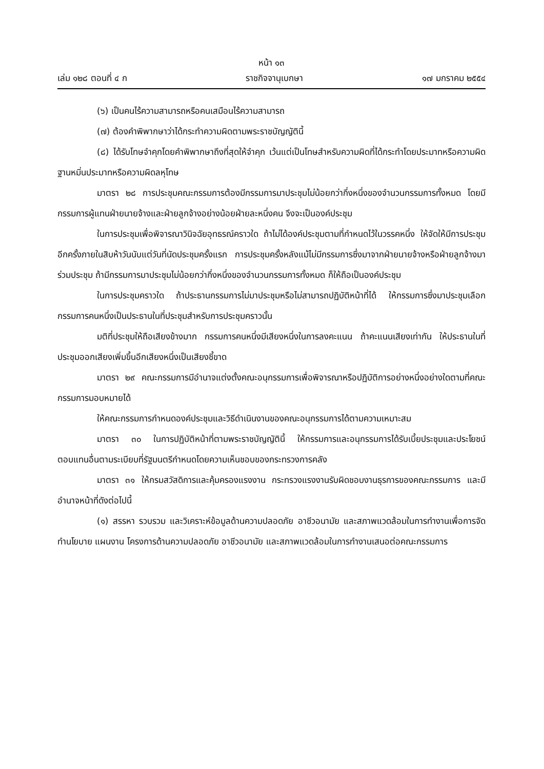หน้า ๑๓
เล่ม ๑๒๘ ตอนที่ ๔ ก ราชกิจจานุเบกษา ๑๗ มกราคม ๒๕๕๔
(๖) เป็นคนไร้ความสามารถหรือคนเสมือนไร้ความสามารถ
(๗) ต้องคำพิพากษาว่าได้กระทำความผิดตามพระราชบัญญัตินี้
(๘) ได้รับโทษจำคุกโดยคำพิพากษาถึงที่สุดให้จำคุก เว้นแต่เป็นโทษสำหรับความผิดที่ได้กระทำโดยประมาทหรือความผิดฐานหมิ่นประมาทหรือความผิดลหุโทษ
มาตรา ๒๘ การประชุมคณะกรรมการต้องมีกรรมการมาประชุมไม่น้อยกว่ากึ่งหนึ่งของจำนวนกรรมการทั้งหมด โดยมีกรรมการผู้แทนฝ่ายนายจ้างและฝ่ายลูกจ้างอย่างน้อยฝ่ายละหนึ่งคน จึงจะเป็นองค์ประชุม
ในการประชุมเพื่อพิจารณาวินิจฉัยอุทธรณ์คราวใด ถ้าไม่ได้องค์ประชุมตามที่กำหนดไว้ในวรรคหนึ่ง ให้จัดให้มีการประชุมอีกครั้งภายในสิบห้าวันนับแต่วันที่นัดประชุมครั้งแรก การประชุมครั้งหลังแม้ไม่มีกรรมการซึ่งมาจากฝ่ายนายจ้างหรือฝ่ายลูกจ้างมาร่วมประชุม ถ้ามีกรรมการมาประชุมไม่น้อยกว่ากึ่งหนึ่งของจำนวนกรรมการทั้งหมด ก็ให้ถือเป็นองค์ประชุม
ในการประชุมคราวใด ถ้าประธานกรรมการไม่มาประชุมหรือไม่สามารถปฏิบัติหน้าที่ได้ ให้กรรมการซึ่งมาประชุมเลือกกรรมการคนหนึ่งเป็นประธานในที่ประชุมสำหรับการประชุมคราวนั้น
มติที่ประชุมให้ถือเสียงข้างมาก กรรมการคนหนึ่งมีเสียงหนึ่งในการลงคะแนน ถ้าคะแนนเสียงเท่ากัน ให้ประธานในที่ประชุมออกเสียงเพิ่มขึ้นอีกเสียงหนึ่งเป็นเสียงชี้ขาด
มาตรา ๒๙ คณะกรรมการมีอำนาจแต่งตั้งคณะอนุกรรมการเพื่อพิจารณาหรือปฏิบัติการอย่างหนึ่งอย่างใดตามที่คณะกรรมการมอบหมายได้
ให้คณะกรรมการกำหนดองค์ประชุมและวิธีดำเนินงานของคณะอนุกรรมการได้ตามความเหมาะสม
มาตรา ๓๐ ในการปฏิบัติหน้าที่ตามพระราชบัญญัตินี้ ให้กรรมการและอนุกรรมการได้รับเบี้ยประชุมและประโยชน์ตอบแทนอื่นตามระเบียบที่รัฐมนตรีกำหนดโดยความเห็นชอบของกระทรวงการคลัง
มาตรา ๓๑ ให้กรมสวัสดิการและคุ้มครองแรงงาน กระทรวงแรงงานรับผิดชอบงานธุรการของคณะกรรมการ และมีอำนาจหน้าที่ดังต่อไปนี้
(๑) สรรหา รวบรวม และวิเคราะห์ข้อมูลด้านความปลอดภัย อาชีวอนามัย และสภาพแวดล้อมในการทำงานเพื่อการจัดทำนโยบาย แผนงาน โครงการด้านความปลอดภัย อาชีวอนามัย และสภาพแวดล้อมในการทำงานเสนอต่อคณะกรรมการ